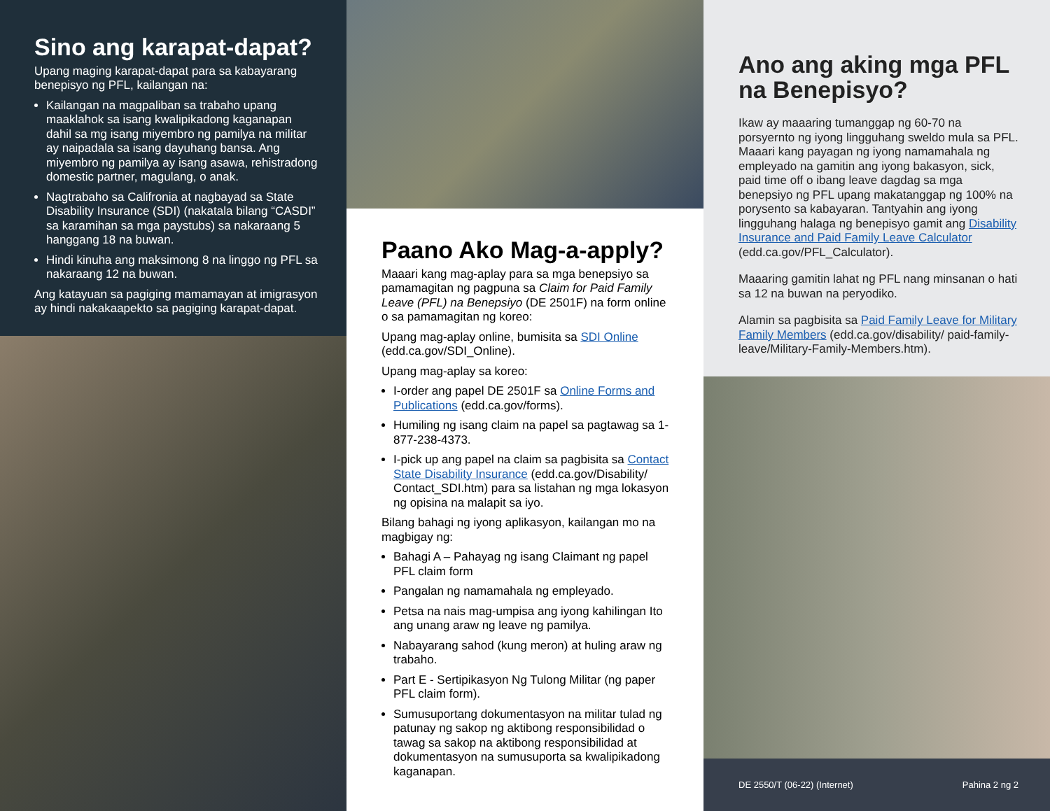Sino ang karapat-dapat?
Upang maging karapat-dapat para sa kabayarang benepisyo ng PFL, kailangan na:
Kailangan na magpaliban sa trabaho upang maaklahok sa isang kwalipikadong kaganapan dahil sa mg isang miyembro ng pamilya na militar ay naipadala sa isang dayuhang bansa. Ang miyembro ng pamilya ay isang asawa, rehistradong domestic partner, magulang, o anak.
Nagtrabaho sa Califronia at nagbayad sa State Disability Insurance (SDI) (nakatala bilang “CASDI” sa karamihan sa mga paystubs) sa nakaraang 5 hanggang 18 na buwan.
Hindi kinuha ang maksimong 8 na linggo ng PFL sa nakaraang 12 na buwan.
Ang katayuan sa pagiging mamamayan at imigrasyon ay hindi nakakaapekto sa pagiging karapat-dapat.
Paano Ako Mag-a-apply?
Maaari kang mag-aplay para sa mga benepsiyo sa pamamagitan ng pagpuna sa Claim for Paid Family Leave (PFL) na Benepsiyo (DE 2501F) na form online o sa pamamagitan ng koreo:
Upang mag-aplay online, bumisita sa SDI Online (edd.ca.gov/SDI_Online).
Upang mag-aplay sa koreo:
I-order ang papel DE 2501F sa Online Forms and Publications (edd.ca.gov/forms).
Humiling ng isang claim na papel sa pagtawag sa 1-877-238-4373.
I-pick up ang papel na claim sa pagbisita sa Contact State Disability Insurance (edd.ca.gov/Disability/ Contact_SDI.htm) para sa listahan ng mga lokasyon ng opisina na malapit sa iyo.
Bilang bahagi ng iyong aplikasyon, kailangan mo na magbigay ng:
Bahagi A – Pahayag ng isang Claimant ng papel PFL claim form
Pangalan ng namamahala ng empleyado.
Petsa na nais mag-umpisa ang iyong kahilingan Ito ang unang araw ng leave ng pamilya.
Nabayarang sahod (kung meron) at huling araw ng trabaho.
Part E - Sertipikasyon Ng Tulong Militar (ng paper PFL claim form).
Sumusuportang dokumentasyon na militar tulad ng patunay ng sakop ng aktibong responsibilidad o tawag sa sakop na aktibong responsibilidad at dokumentasyon na sumusuporta sa kwalipikadong kaganapan.
Ano ang aking mga PFL na Benepisyo?
Ikaw ay maaaring tumanggap ng 60-70 na porsyernto ng iyong lingguhang sweldo mula sa PFL. Maaari kang payagan ng iyong namamahala ng empleyado na gamitin ang iyong bakasyon, sick, paid time off o ibang leave dagdag sa mga benepsiyo ng PFL upang makatanggap ng 100% na porysento sa kabayaran. Tantyahin ang iyong lingguhang halaga ng benepisyo gamit ang Disability Insurance and Paid Family Leave Calculator (edd.ca.gov/PFL_Calculator).
Maaaring gamitin lahat ng PFL nang minsanan o hati sa 12 na buwan na peryodiko.
Alamin sa pagbisita sa Paid Family Leave for Military Family Members (edd.ca.gov/disability/ paid-family-leave/Military-Family-Members.htm).
DE 2550/T (06-22) (Internet) Pahina 2 ng 2